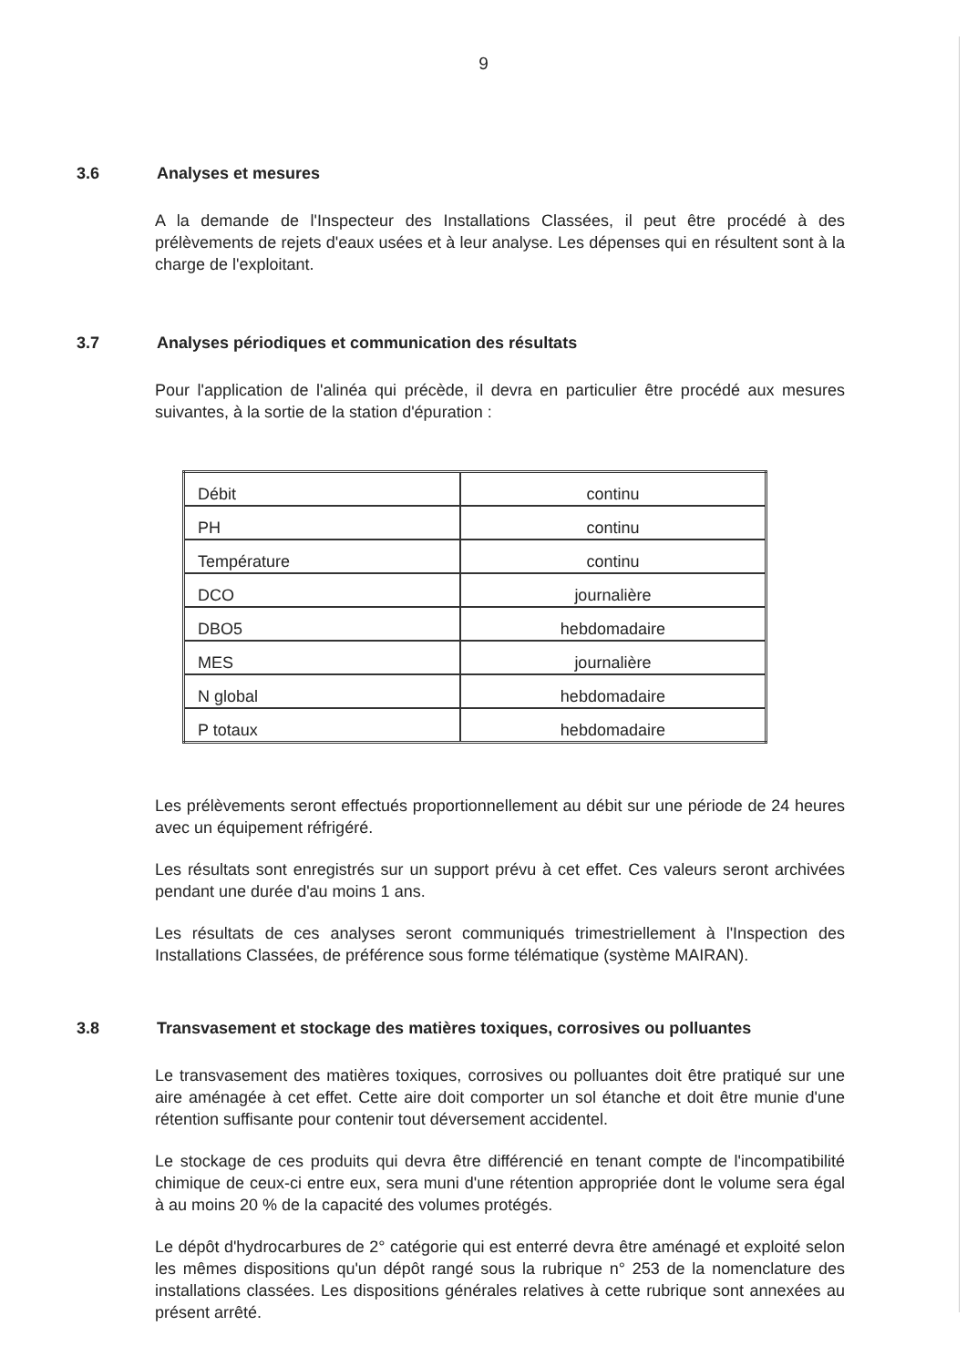9
3.6 Analyses et mesures
A la demande de l'Inspecteur des Installations Classées, il peut être procédé à des prélèvements de rejets d'eaux usées et à leur analyse. Les dépenses qui en résultent sont à la charge de l'exploitant.
3.7 Analyses périodiques et communication des résultats
Pour l'application de l'alinéa qui précède, il devra en particulier être procédé aux mesures suivantes, à la sortie de la station d'épuration :
| Débit | continu |
| PH | continu |
| Température | continu |
| DCO | journalière |
| DBO5 | hebdomadaire |
| MES | journalière |
| N global | hebdomadaire |
| P totaux | hebdomadaire |
Les prélèvements seront effectués proportionnellement au débit sur une période de 24 heures avec un équipement réfrigéré.
Les résultats sont enregistrés sur un support prévu à cet effet. Ces valeurs seront archivées pendant une durée d'au moins 1 ans.
Les résultats de ces analyses seront communiqués trimestriellement à l'Inspection des Installations Classées, de préférence sous forme télématique (système MAIRAN).
3.8 Transvasement et stockage des matières toxiques, corrosives ou polluantes
Le transvasement des matières toxiques, corrosives ou polluantes doit être pratiqué sur une aire aménagée à cet effet. Cette aire doit comporter un sol étanche et doit être munie d'une rétention suffisante pour contenir tout déversement accidentel.
Le stockage de ces produits qui devra être différencié en tenant compte de l'incompatibilité chimique de ceux-ci entre eux, sera muni d'une rétention appropriée dont le volume sera égal à au moins 20 % de la capacité des volumes protégés.
Le dépôt d'hydrocarbures de 2° catégorie qui est enterré devra être aménagé et exploité selon les mêmes dispositions qu'un dépôt rangé sous la rubrique n° 253 de la nomenclature des installations classées. Les dispositions générales relatives à cette rubrique sont annexées au présent arrêté.